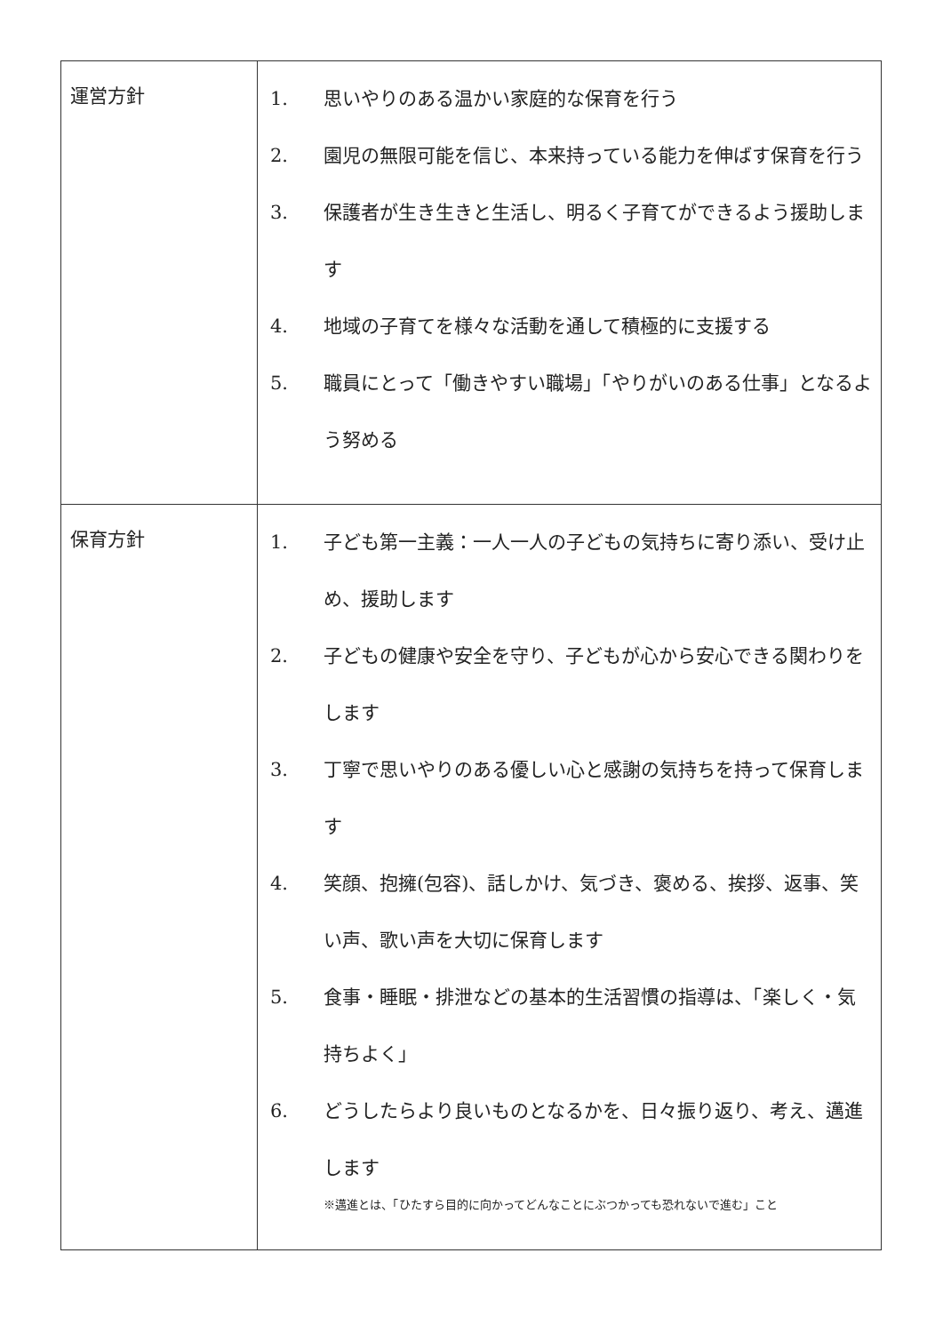| 運営方針 | 1. 思いやりのある温かい家庭的な保育を行う 2. 園児の無限可能を信じ、本来持っている能力を伸ばす保育を行う 3. 保護者が生き生きと生活し、明るく子育てができるよう援助します 4. 地域の子育てを様々な活動を通して積極的に支援する 5. 職員にとって「働きやすい職場」「やりがいのある仕事」となるよう努める |
| 保育方針 | 1. 子ども第一主義：一人一人の子どもの気持ちに寄り添い、受け止め、援助します 2. 子どもの健康や安全を守り、子どもが心から安心できる関わりをします 3. 丁寧で思いやりのある優しい心と感謝の気持ちを持って保育します 4. 笑顔、抱擁(包容)、話しかけ、気づき、褒める、挨拶、返事、笑い声、歌い声を大切に保育します 5. 食事・睡眠・排泄などの基本的生活習慣の指導は、「楽しく・気持ちよく」 6. どうしたらより良いものとなるかを、日々振り返り、考え、邁進します ※邁進とは、「ひたすら目的に向かってどんなことにぶつかっても恐れないで進む」こと |